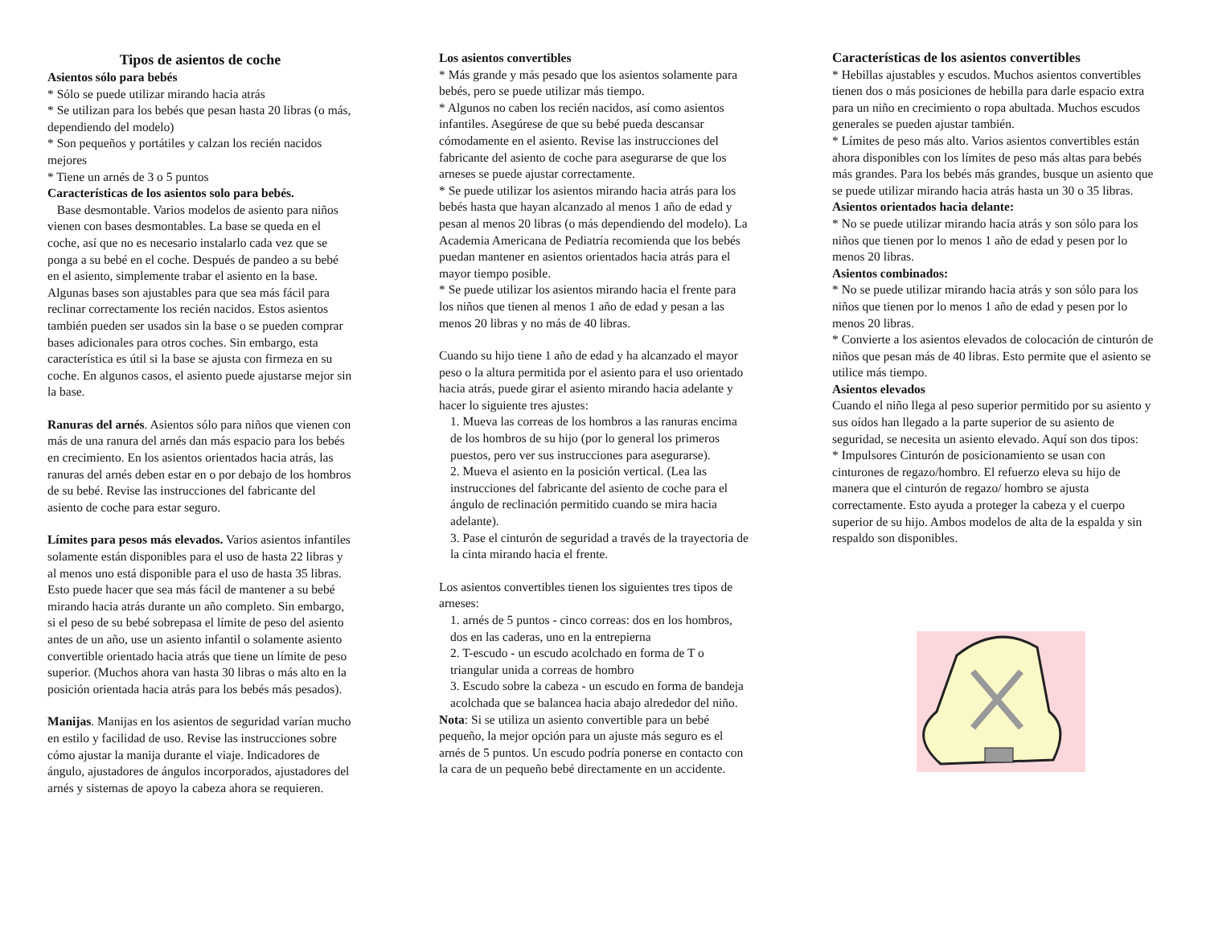Tipos de asientos de coche
Asientos sólo para bebés
* Sólo se puede utilizar mirando hacia atrás
* Se utilizan para los bebés que pesan hasta 20 libras (o más, dependiendo del modelo)
* Son pequeños y portátiles y calzan los recién nacidos mejores
* Tiene un arnés de 3 o 5 puntos
Características de los asientos solo para bebés.
Base desmontable. Varios modelos de asiento para niños vienen con bases desmontables. La base se queda en el coche, así que no es necesario instalarlo cada vez que se ponga a su bebé en el coche. Después de pandeo a su bebé en el asiento, simplemente trabar el asiento en la base. Algunas bases son ajustables para que sea más fácil para reclinar correctamente los recién nacidos. Estos asientos también pueden ser usados sin la base o se pueden comprar bases adicionales para otros coches. Sin embargo, esta característica es útil si la base se ajusta con firmeza en su coche. En algunos casos, el asiento puede ajustarse mejor sin la base.
Ranuras del arnés. Asientos sólo para niños que vienen con más de una ranura del arnés dan más espacio para los bebés en crecimiento. En los asientos orientados hacia atrás, las ranuras del arnés deben estar en o por debajo de los hombros de su bebé. Revise las instrucciones del fabricante del asiento de coche para estar seguro.
Límites para pesos más elevados. Varios asientos infantiles solamente están disponibles para el uso de hasta 22 libras y al menos uno está disponible para el uso de hasta 35 libras. Esto puede hacer que sea más fácil de mantener a su bebé mirando hacia atrás durante un año completo. Sin embargo, si el peso de su bebé sobrepasa el límite de peso del asiento antes de un año, use un asiento infantil o solamente asiento convertible orientado hacia atrás que tiene un límite de peso superior. (Muchos ahora van hasta 30 libras o más alto en la posición orientada hacia atrás para los bebés más pesados).
Manijas. Manijas en los asientos de seguridad varían mucho en estilo y facilidad de uso. Revise las instrucciones sobre cómo ajustar la manija durante el viaje. Indicadores de ángulo, ajustadores de ángulos incorporados, ajustadores del arnés y sistemas de apoyo la cabeza ahora se requieren.
Los asientos convertibles
* Más grande y más pesado que los asientos solamente para bebés, pero se puede utilizar más tiempo.
* Algunos no caben los recién nacidos, así como asientos infantiles. Asegúrese de que su bebé pueda descansar cómodamente en el asiento. Revise las instrucciones del fabricante del asiento de coche para asegurarse de que los arneses se puede ajustar correctamente.
* Se puede utilizar los asientos mirando hacia atrás para los bebés hasta que hayan alcanzado al menos 1 año de edad y pesan al menos 20 libras (o más dependiendo del modelo). La Academia Americana de Pediatría recomienda que los bebés puedan mantener en asientos orientados hacia atrás para el mayor tiempo posible.
* Se puede utilizar los asientos mirando hacia el frente para los niños que tienen al menos 1 año de edad y pesan a las menos 20 libras y no más de 40 libras.
Cuando su hijo tiene 1 año de edad y ha alcanzado el mayor peso o la altura permitida por el asiento para el uso orientado hacia atrás, puede girar el asiento mirando hacia adelante y hacer lo siguiente tres ajustes:
1. Mueva las correas de los hombros a las ranuras encima de los hombros de su hijo (por lo general los primeros puestos, pero ver sus instrucciones para asegurarse).
2. Mueva el asiento en la posición vertical. (Lea las instrucciones del fabricante del asiento de coche para el ángulo de reclinación permitido cuando se mira hacia adelante).
3. Pase el cinturón de seguridad a través de la trayectoria de la cinta mirando hacia el frente.
Los asientos convertibles tienen los siguientes tres tipos de arneses:
1. arnés de 5 puntos - cinco correas: dos en los hombros, dos en las caderas, uno en la entrepierna
2. T-escudo - un escudo acolchado en forma de T o triangular unida a correas de hombro
3. Escudo sobre la cabeza - un escudo en forma de bandeja acolchada que se balancea hacia abajo alrededor del niño.
Nota: Si se utiliza un asiento convertible para un bebé pequeño, la mejor opción para un ajuste más seguro es el arnés de 5 puntos. Un escudo podría ponerse en contacto con la cara de un pequeño bebé directamente en un accidente.
Características de los asientos convertibles
* Hebillas ajustables y escudos. Muchos asientos convertibles tienen dos o más posiciones de hebilla para darle espacio extra para un niño en crecimiento o ropa abultada. Muchos escudos generales se pueden ajustar también.
* Límites de peso más alto. Varios asientos convertibles están ahora disponibles con los límites de peso más altas para bebés más grandes. Para los bebés más grandes, busque un asiento que se puede utilizar mirando hacia atrás hasta un 30 o 35 libras.
Asientos orientados hacia delante:
* No se puede utilizar mirando hacia atrás y son sólo para los niños que tienen por lo menos 1 año de edad y pesen por lo menos 20 libras.
Asientos combinados:
* No se puede utilizar mirando hacia atrás y son sólo para los niños que tienen por lo menos 1 año de edad y pesen por lo menos 20 libras.
* Convierte a los asientos elevados de colocación de cinturón de niños que pesan más de 40 libras. Esto permite que el asiento se utilice más tiempo.
Asientos elevados
Cuando el niño llega al peso superior permitido por su asiento y sus oídos han llegado a la parte superior de su asiento de seguridad, se necesita un asiento elevado. Aquí son dos tipos:
* Impulsores Cinturón de posicionamiento se usan con cinturones de regazo/hombro. El refuerzo eleva su hijo de manera que el cinturón de regazo/ hombro se ajusta correctamente. Esto ayuda a proteger la cabeza y el cuerpo superior de su hijo. Ambos modelos de alta de la espalda y sin respaldo son disponibles.